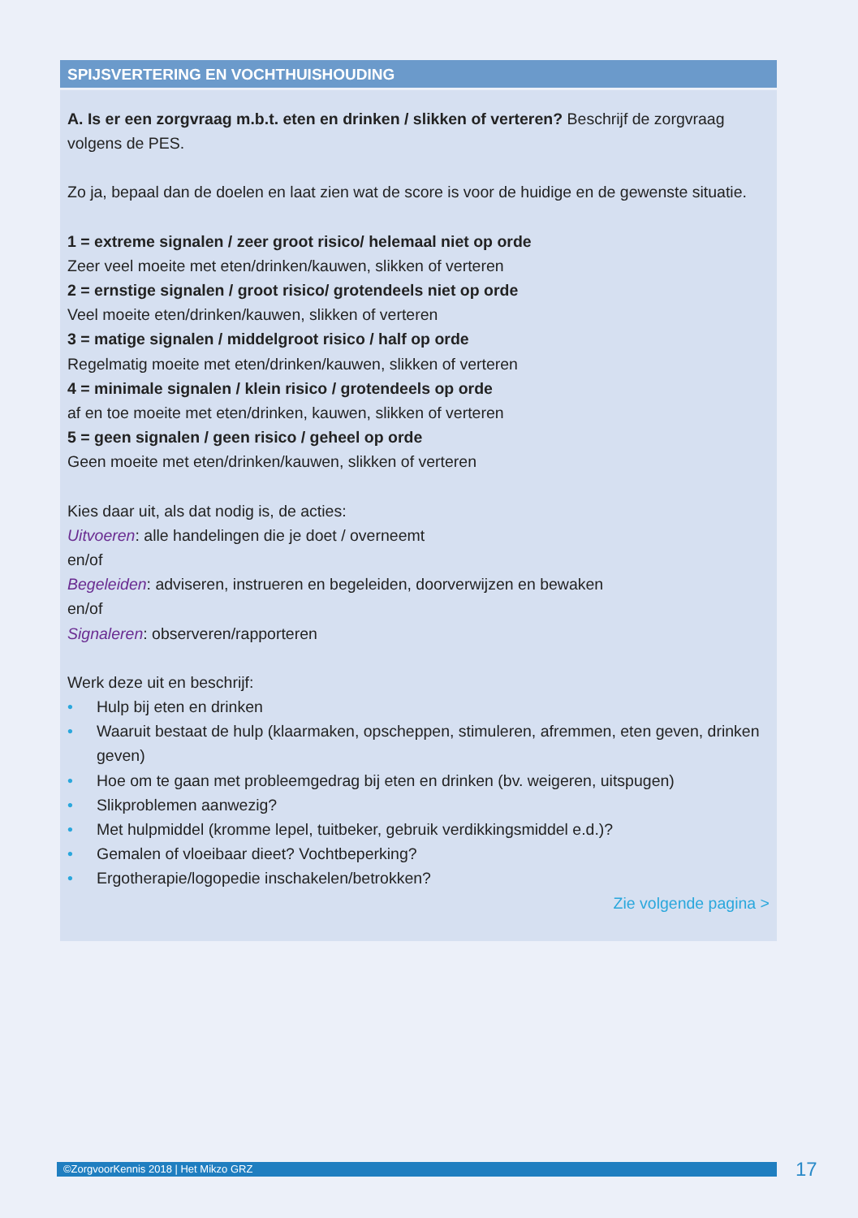SPIJSVERTERING EN VOCHTHUISHOUDING
A. Is er een zorgvraag m.b.t. eten en drinken / slikken of verteren? Beschrijf de zorgvraag volgens de PES.
Zo ja, bepaal dan de doelen en laat zien wat de score is voor de huidige en de gewenste situatie.
1 = extreme signalen / zeer groot risico/ helemaal niet op orde
Zeer veel moeite met eten/drinken/kauwen, slikken of verteren
2 = ernstige signalen / groot risico/ grotendeels niet op orde
Veel moeite eten/drinken/kauwen, slikken of verteren
3 = matige signalen / middelgroot risico / half op orde
Regelmatig moeite met eten/drinken/kauwen, slikken of verteren
4 = minimale signalen / klein risico / grotendeels op orde
af en toe moeite met eten/drinken, kauwen, slikken of verteren
5 = geen signalen / geen risico / geheel op orde
Geen moeite met eten/drinken/kauwen, slikken of verteren
Kies daar uit, als dat nodig is, de acties:
Uitvoeren: alle handelingen die je doet / overneemt
en/of
Begeleiden: adviseren, instrueren en begeleiden, doorverwijzen en bewaken
en/of
Signaleren: observeren/rapporteren
Werk deze uit en beschrijf:
• Hulp bij eten en drinken
• Waaruit bestaat de hulp (klaarmaken, opscheppen, stimuleren, afremmen, eten geven, drinken geven)
• Hoe om te gaan met probleemgedrag bij eten en drinken (bv. weigeren, uitspugen)
• Slikproblemen aanwezig?
• Met hulpmiddel (kromme lepel, tuitbeker, gebruik verdikkingsmiddel e.d.)?
• Gemalen of vloeibaar dieet? Vochtbeperking?
• Ergotherapie/logopedie inschakelen/betrokken?
Zie volgende pagina >
©ZorgvoorKennis 2018 | Het Mikzo GRZ 17